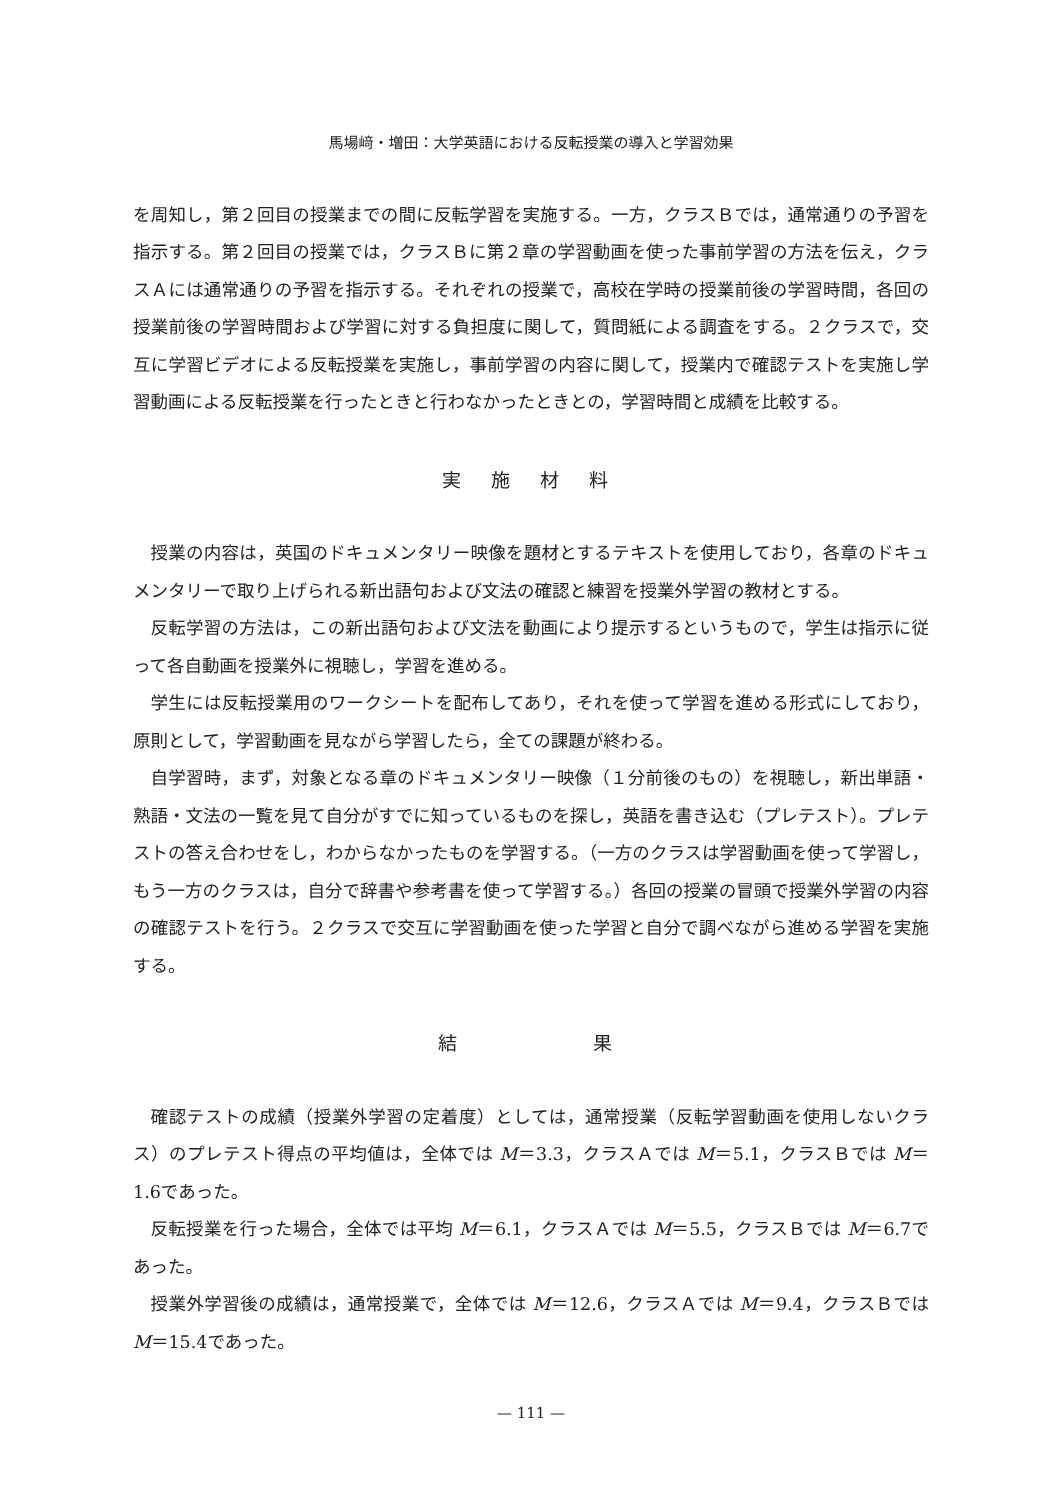馬場﨑・増田：大学英語における反転授業の導入と学習効果
を周知し，第２回目の授業までの間に反転学習を実施する。一方，クラスＢでは，通常通りの予習を指示する。第２回目の授業では，クラスＢに第２章の学習動画を使った事前学習の方法を伝え，クラスＡには通常通りの予習を指示する。それぞれの授業で，高校在学時の授業前後の学習時間，各回の授業前後の学習時間および学習に対する負担度に関して，質問紙による調査をする。２クラスで，交互に学習ビデオによる反転授業を実施し，事前学習の内容に関して，授業内で確認テストを実施し学習動画による反転授業を行ったときと行わなかったときとの，学習時間と成績を比較する。
実 施 材 料
授業の内容は，英国のドキュメンタリー映像を題材とするテキストを使用しており，各章のドキュメンタリーで取り上げられる新出語句および文法の確認と練習を授業外学習の教材とする。
反転学習の方法は，この新出語句および文法を動画により提示するというもので，学生は指示に従って各自動画を授業外に視聴し，学習を進める。
学生には反転授業用のワークシートを配布してあり，それを使って学習を進める形式にしており，原則として，学習動画を見ながら学習したら，全ての課題が終わる。
自学習時，まず，対象となる章のドキュメンタリー映像（１分前後のもの）を視聴し，新出単語・熟語・文法の一覧を見て自分がすでに知っているものを探し，英語を書き込む（プレテスト）。プレテストの答え合わせをし，わからなかったものを学習する。（一方のクラスは学習動画を使って学習し，もう一方のクラスは，自分で辞書や参考書を使って学習する。）各回の授業の冒頭で授業外学習の内容の確認テストを行う。２クラスで交互に学習動画を使った学習と自分で調べながら進める学習を実施する。
結　　　　果
確認テストの成績（授業外学習の定着度）としては，通常授業（反転学習動画を使用しないクラス）のプレテスト得点の平均値は，全体では M＝3.3，クラスＡでは M＝5.1，クラスＢでは M＝1.6であった。
反転授業を行った場合，全体では平均 M＝6.1，クラスＡでは M＝5.5，クラスＢでは M＝6.7であった。
授業外学習後の成績は，通常授業で，全体では M＝12.6，クラスＡでは M＝9.4，クラスＢでは M＝15.4であった。
— 111 —